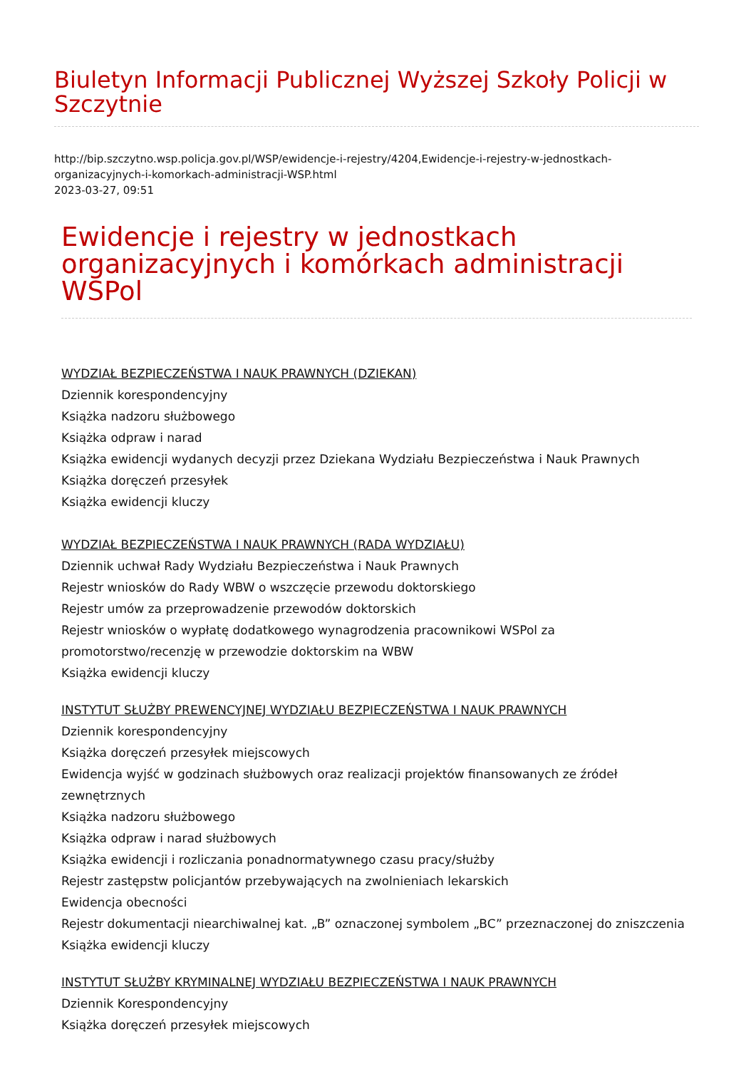Biuletyn Informacji Publicznej Wyższej Szkoły Policji w Szczytnie
http://bip.szczytno.wsp.policja.gov.pl/WSP/ewidencje-i-rejestry/4204,Ewidencje-i-rejestry-w-jednostkach-organizacyjnych-i-komorkach-administracji-WSP.html
2023-03-27, 09:51
Ewidencje i rejestry w jednostkach organizacyjnych i komórkach administracji WSPol
WYDZIAŁ BEZPIECZEŃSTWA I NAUK PRAWNYCH (DZIEKAN)
Dziennik korespondencyjny
Książka nadzoru służbowego
Książka odpraw i narad
Książka ewidencji wydanych decyzji przez Dziekana Wydziału Bezpieczeństwa i Nauk Prawnych
Książka doręczeń przesyłek
Książka ewidencji kluczy
WYDZIAŁ BEZPIECZEŃSTWA I NAUK PRAWNYCH (RADA WYDZIAŁU)
Dziennik uchwał Rady Wydziału Bezpieczeństwa i Nauk Prawnych
Rejestr wniosków do Rady WBW o wszczęcie przewodu doktorskiego
Rejestr umów za przeprowadzenie przewodów doktorskich
Rejestr wniosków o wypłatę dodatkowego wynagrodzenia pracownikowi WSPol za promotorstwo/recenzję w przewodzie doktorskim na WBW
Książka ewidencji kluczy
INSTYTUT SŁUŻBY PREWENCYJNEJ WYDZIAŁU BEZPIECZEŃSTWA I NAUK PRAWNYCH
Dziennik korespondencyjny
Książka doręczeń przesyłek miejscowych
Ewidencja wyjść w godzinach służbowych oraz realizacji projektów finansowanych ze źródeł zewnętrznych
Książka nadzoru służbowego
Książka odpraw i narad służbowych
Książka ewidencji i rozliczania ponadnormatywnego czasu pracy/służby
Rejestr zastępstw policjantów przebywających na zwolnieniach lekarskich
Ewidencja obecności
Rejestr dokumentacji niearchiwalnej kat. „B” oznaczonej symbolem „BC” przeznaczonej do zniszczenia
Książka ewidencji kluczy
INSTYTUT SŁUŻBY KRYMINALNEJ WYDZIAŁU BEZPIECZEŃSTWA I NAUK PRAWNYCH
Dziennik Korespondencyjny
Książka doręczeń przesyłek miejscowych